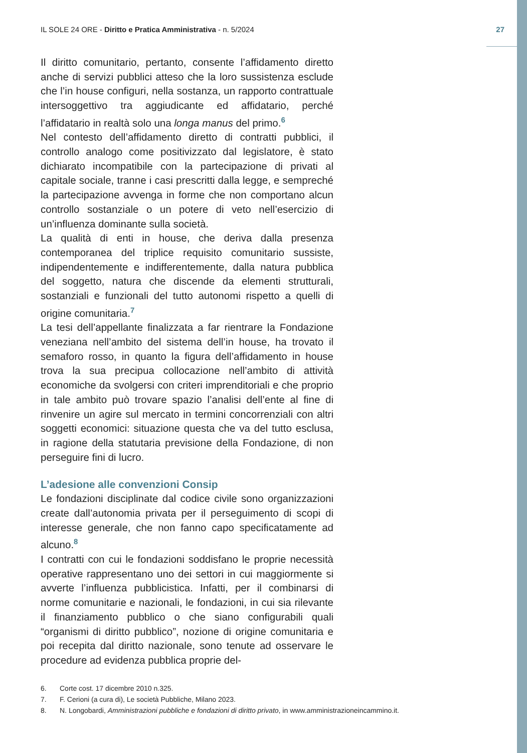IL SOLE 24 ORE - Diritto e Pratica Amministrativa - n. 5/2024
27
Il diritto comunitario, pertanto, consente l’affidamento diretto anche di servizi pubblici atteso che la loro sussistenza esclude che l’in house configuri, nella sostanza, un rapporto contrattuale intersoggettivo tra aggiudicante ed affidatario, perché l’affidatario in realtà solo una longa manus del primo.<sup>6</sup>
Nel contesto dell’affidamento diretto di contratti pubblici, il controllo analogo come positivizzato dal legislatore, è stato dichiarato incompatibile con la partecipazione di privati al capitale sociale, tranne i casi prescritti dalla legge, e sempreché la partecipazione avvenga in forme che non comportano alcun controllo sostanziale o un potere di veto nell’esercizio di un’influenza dominante sulla società.
La qualità di enti in house, che deriva dalla presenza contemporanea del triplice requisito comunitario sussiste, indipendentemente e indifferentemente, dalla natura pubblica del soggetto, natura che discende da elementi strutturali, sostanziali e funzionali del tutto autonomi rispetto a quelli di origine comunitaria.<sup>7</sup>
La tesi dell’appellante finalizzata a far rientrare la Fondazione veneziana nell’ambito del sistema dell’in house, ha trovato il semaforo rosso, in quanto la figura dell’affidamento in house trova la sua precipua collocazione nell’ambito di attività economiche da svolgersi con criteri imprenditoriali e che proprio in tale ambito può trovare spazio l’analisi dell’ente al fine di rinvenire un agire sul mercato in termini concorrenziali con altri soggetti economici: situazione questa che va del tutto esclusa, in ragione della statutaria previsione della Fondazione, di non perseguire fini di lucro.
L’adesione alle convenzioni Consip
Le fondazioni disciplinate dal codice civile sono organizzazioni create dall’autonomia privata per il perseguimento di scopi di interesse generale, che non fanno capo specificatamente ad alcuno.<sup>8</sup>
I contratti con cui le fondazioni soddisfano le proprie necessità operative rappresentano uno dei settori in cui maggiormente si avverte l’influenza pubblicistica. Infatti, per il combinarsi di norme comunitarie e nazionali, le fondazioni, in cui sia rilevante il finanziamento pubblico o che siano configurabili quali “organismi di diritto pubblico”, nozione di origine comunitaria e poi recepita dal diritto nazionale, sono tenute ad osservare le procedure ad evidenza pubblica proprie del-
6. Corte cost. 17 dicembre 2010 n.325.
7. F. Cerioni (a cura di), Le società Pubbliche, Milano 2023.
8. N. Longobardi, Amministrazioni pubbliche e fondazioni di diritto privato, in www.amministrazioneincammino.it.